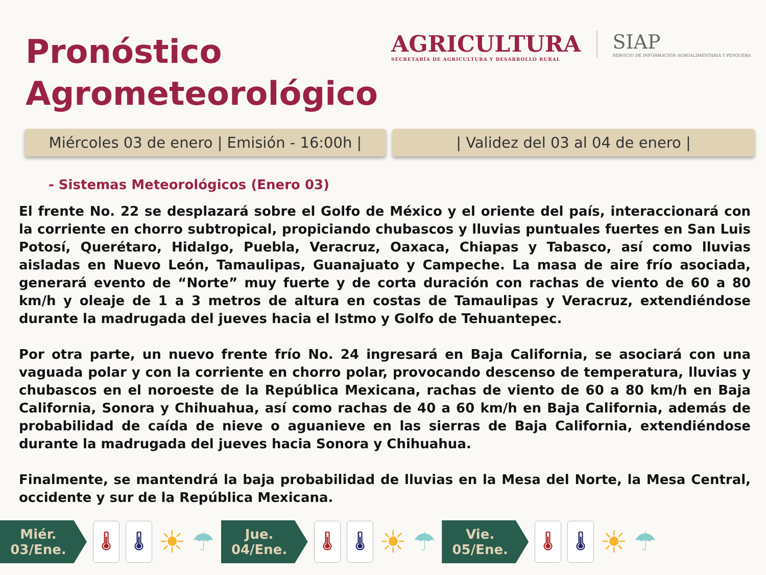Pronóstico
Agrometeorológico
AGRICULTURA
SECRETARÍA DE AGRICULTURA Y DESARROLLO RURAL
SIAP
SERVICIO DE INFORMACIÓN AGROALIMENTARIA Y PESQUERA
Miércoles 03 de enero | Emisión - 16:00h |
| Validez del 03 al 04 de enero |
- Sistemas Meteorológicos (Enero 03)
El frente No. 22 se desplazará sobre el Golfo de México y el oriente del país, interaccionará con la corriente en chorro subtropical, propiciando chubascos y lluvias puntuales fuertes en San Luis Potosí, Querétaro, Hidalgo, Puebla, Veracruz, Oaxaca, Chiapas y Tabasco, así como lluvias aisladas en Nuevo León, Tamaulipas, Guanajuato y Campeche. La masa de aire frío asociada, generará evento de “Norte” muy fuerte y de corta duración con rachas de viento de 60 a 80 km/h y oleaje de 1 a 3 metros de altura en costas de Tamaulipas y Veracruz, extendiéndose durante la madrugada del jueves hacia el Istmo y Golfo de Tehuantepec.
Por otra parte, un nuevo frente frío No. 24 ingresará en Baja California, se asociará con una vaguada polar y con la corriente en chorro polar, provocando descenso de temperatura, lluvias y chubascos en el noroeste de la República Mexicana, rachas de viento de 60 a 80 km/h en Baja California, Sonora y Chihuahua, así como rachas de 40 a 60 km/h en Baja California, además de probabilidad de caída de nieve o aguanieve en las sierras de Baja California, extendiéndose durante la madrugada del jueves hacia Sonora y Chihuahua.
Finalmente, se mantendrá la baja probabilidad de lluvias en la Mesa del Norte, la Mesa Central, occidente y sur de la República Mexicana.
Miér.
03/Ene.
🌡 🌡
☀
☂
Jue.
04/Ene.
🌡 🌡
☀
☂
Vie.
05/Ene.
🌡 🌡
☀
☂